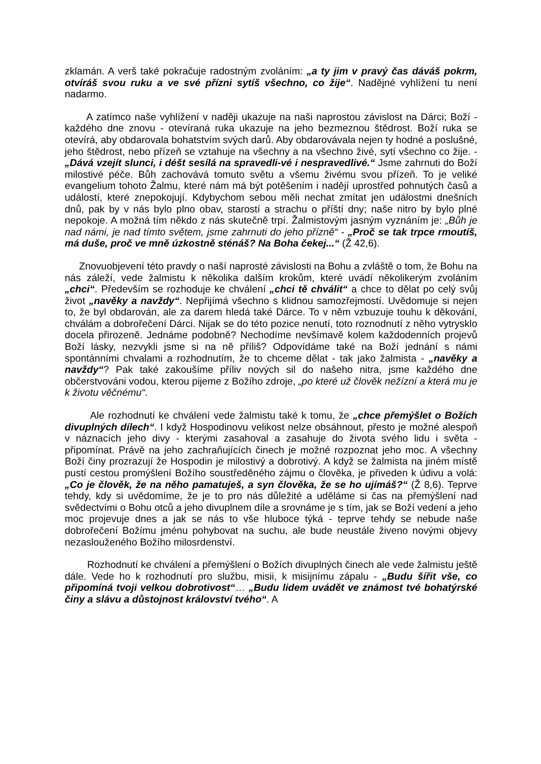zklamán. A verš také pokračuje radostným zvoláním: „a ty jim v pravý čas dáváš pokrm, otvíráš svou ruku a ve své přízni sytíš všechno, co žije“. Nadějné vyhlížení tu není nadarmo.
A zatímco naše vyhlížení v naději ukazuje na naši naprostou závislost na Dárci; Boží - každého dne znovu - otevíraná ruka ukazuje na jeho bezmeznou štědrost. Boží ruka se otevírá, aby obdarovala bohatstvím svých darů. Aby obdarovávala nejen ty hodné a poslušné, jeho štědrost, nebo přízeň se vztahuje na všechny a na všechno živé, sytí všechno co žije. - „Dává vzejít slunci, i déšt sesílá na spravedli-vé i nespravedlivé.“ Jsme zahrnuti do Boží milostivé péče. Bůh zachovává tomuto světu a všemu živému svou přízeň. To je veliké evangelium tohoto Žalmu, které nám má být potěšením i nadějí uprostřed pohnutých časů a událostí, které znepokojují. Kdybychom sebou měli nechat zmítat jen událostmi dnešních dnů, pak by v nás bylo plno obav, starostí a strachu o příští dny; naše nitro by bylo plné nepokoje. A možná tím někdo z nás skutečně trpí. Žalmistovým jasným vyznáním je: „Bůh je nad námi, je nad tímto světem, jsme zahrnuti do jeho přízně“ - „Proč se tak trpce rmoutíš, má duše, proč ve mně úzkostně sténáš? Na Boha čekej...“ (Ž 42,6).
Znovuobjevení této pravdy o naší naprosté závislosti na Bohu a zvláště o tom, že Bohu na nás záleží, vede žalmistu k několika dalším krokům, které uvádí několikerým zvoláním „chci“. Především se rozhoduje ke chválení „chci tě chválit“ a chce to dělat po celý svůj život „navěky a navždy“. Nepřijímá všechno s klidnou samozřejmostí. Uvědomuje si nejen to, že byl obdarován, ale za darem hledá také Dárce. To v něm vzbuzuje touhu k děkování, chválám a dobrořečení Dárci. Nijak se do této pozice nenutí, toto roznodnutí z něho vytrysklo docela přirozeně. Jednáme podobně? Nechodíme nevšímavě kolem každodenních projevů Boží lásky, nezvykli jsme si na ně příliš? Odpovídáme také na Boží jednání s námi spontánními chvalami a rozhodnutím, že to chceme dělat - tak jako žalmista - „navěky a navždy“? Pak také zakoušíme příliv nových sil do našeho nitra, jsme každého dne občerstvováni vodou, kterou pijeme z Božího zdroje, „po které už člověk nežízní a která mu je k životu věčnému“.
Ale rozhodnutí ke chválení vede žalmistu také k tomu, že „chce přemýšlet o Božích divuplných dílech“. I když Hospodinovu velikost nelze obsáhnout, přesto je možné alespoň v náznacích jeho divy - kterými zasahoval a zasahuje do života svého lidu i světa - připomínat. Právě na jeho zachraňujících činech je možné rozpoznat jeho moc. A všechny Boží činy prozrazují že Hospodin je milostivý a dobrotivý. A když se žalmista na jiném místě pustí cestou promýšlení Božího soustředěného zájmu o člověka, je přiveden k údivu a volá: „Co je člověk, že na něho pamatuješ, a syn člověka, že se ho ujímáš?“ (Ž 8,6). Teprve tehdy, kdy si uvědomíme, že je to pro nás důležité a uděláme si čas na přemýšlení nad svědectvími o Bohu otců a jeho divuplnem díle a srovnáme je s tím, jak se Boží vedení a jeho moc projevuje dnes a jak se nás to vše hluboce týká - teprve tehdy se nebude naše dobrořečení Božímu jménu pohybovat na suchu, ale bude neustále živeno novými objevy nezaslouženého Božího milosrdenství.
Rozhodnutí ke chválení a přemýšlení o Božích divuplných činech ale vede žalmistu ještě dále. Vede ho k rozhodnutí pro službu, misii, k misijnímu zápalu - „Budu šířit vše, co připomíná tvoji velkou dobrotivost“… „Budu lidem uvádět ve známost tvé bohatýrské činy a slávu a důstojnost království tvého“. A